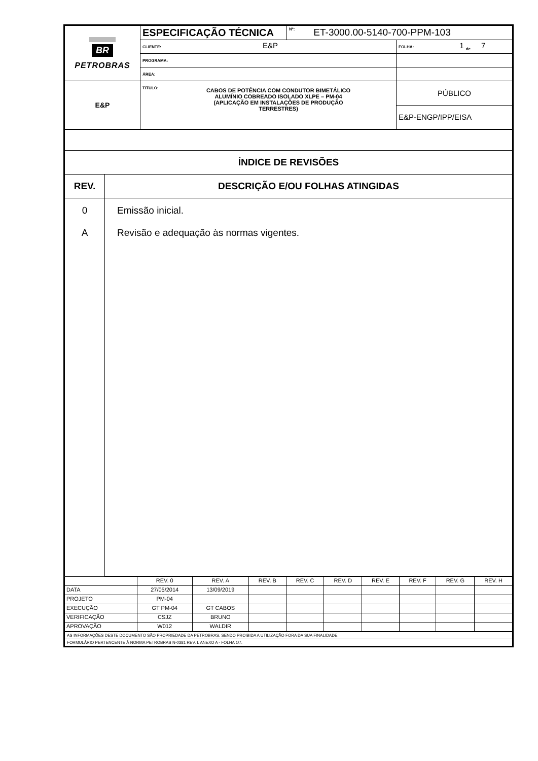| BR PETROBRAS | ESPECIFICAÇÃO TÉCNICA | Nº: ET-3000.00-5140-700-PPM-103 | |
| | CLIENTE: E&P | | FOLHA: 1 <sub>de</sub> 7 |
| | PROGRAMA: | | |
| | ÁREA: | | |
| E&P | TÍTULO: CABOS DE POTÊNCIA COM CONDUTOR BIMETÁLICO ALUMÍNIO COBREADO ISOLADO XLPE – PM-04 (APLICAÇÃO EM INSTALAÇÕES DE PRODUÇÃO TERRESTRES) | | PÚBLICO |
| | | | E&P-ENGP/IPP/EISA |
| ÍNDICE DE REVISÕES | |
| REV. | DESCRIÇÃO E/OU FOLHAS ATINGIDAS |
| 0 A | Emissão inicial. Revisão e adequação às normas vigentes. |
| | REV. 0 | REV. A | REV. B | REV. C | REV. D | REV. E | REV. F | REV. G | REV. H |
| DATA | 27/05/2014 | 13/09/2019 | | | | | | | |
| PROJETO | PM-04 | | | | | | | | |
| EXECUÇÃO | GT PM-04 | GT CABOS | | | | | | | |
| VERIFICAÇÃO | CSJZ | BRUNO | | | | | | | |
| APROVAÇÃO | W012 | WALDIR | | | | | | | |
| AS INFORMAÇÕES DESTE DOCUMENTO SÃO PROPRIEDADE DA PETROBRAS, SENDO PROIBIDA A UTILIZAÇÃO FORA DA SUA FINALIDADE. |
| FORMULÁRIO PERTENCENTE À NORMA PETROBRAS N-0381 REV. L ANEXO A - FOLHA 1/7. |